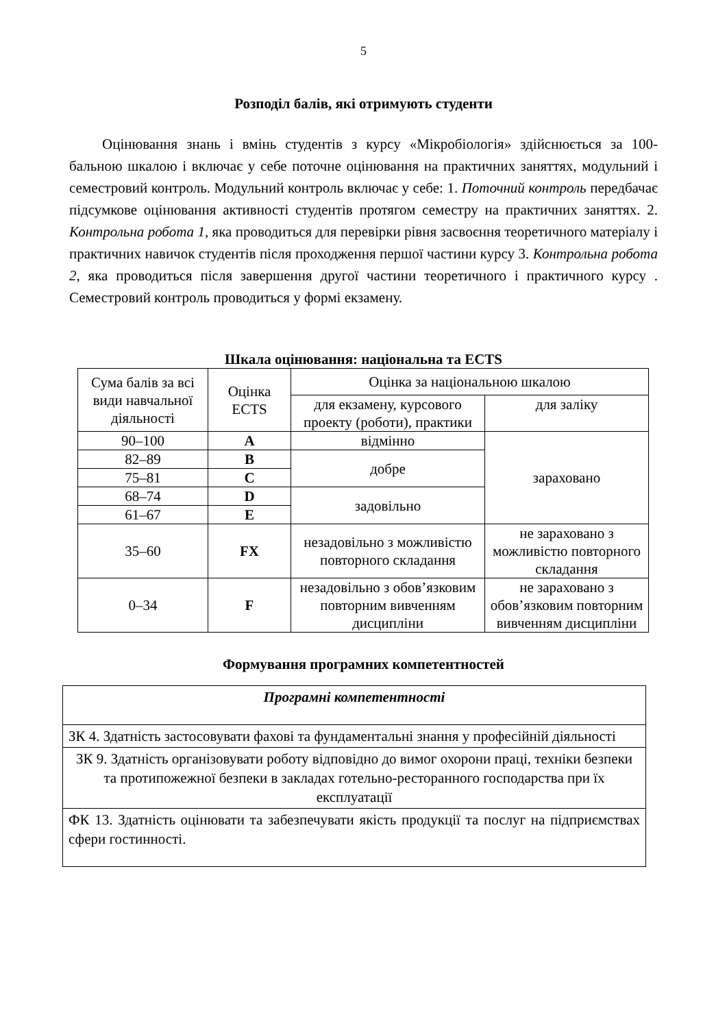5
Розподіл балів, які отримують студенти
Оцінювання знань і вмінь студентів з курсу «Мікробіологія» здійснюється за 100-бальною шкалою і включає у себе поточне оцінювання на практичних заняттях, модульний і семестровий контроль. Модульний контроль включає у себе: 1. Поточний контроль передбачає підсумкове оцінювання активності студентів протягом семестру на практичних заняттях. 2. Контрольна робота 1, яка проводиться для перевірки рівня засвоєння теоретичного матеріалу і практичних навичок студентів після проходження першої частини курсу 3. Контрольна робота 2, яка проводиться після завершення другої частини теоретичного і практичного курсу . Семестровий контроль проводиться у формі екзамену.
Шкала оцінювання: національна та ECTS
| Сума балів за всі види навчальної діяльності | Оцінка ECTS | Оцінка за національною шкалою | |
| --- | --- | --- | --- |
| | | для екзамену, курсового проекту (роботи), практики | для заліку |
| 90–100 | A | відмінно | зараховано |
| 82–89 | B | добре | |
| 75–81 | C | | |
| 68–74 | D | задовільно | |
| 61–67 | E | | |
| 35–60 | FX | незадовільно з можливістю повторного складання | не зараховано з можливістю повторного складання |
| 0–34 | F | незадовільно з обов’язковим повторним вивченням дисципліни | не зараховано з обов’язковим повторним вивченням дисципліни |
Формування програмних компетентностей
| Програмні компетентності |
| ЗК 4. Здатність застосовувати фахові та фундаментальні знання у професійній діяльності |
| ЗК 9. Здатність організовувати роботу відповідно до вимог охорони праці, техніки безпеки та протипожежної безпеки в закладах готельно-ресторанного господарства при їх експлуатації |
| ФК 13. Здатність оцінювати та забезпечувати якість продукції та послуг на підприємствах сфери гостинності. |